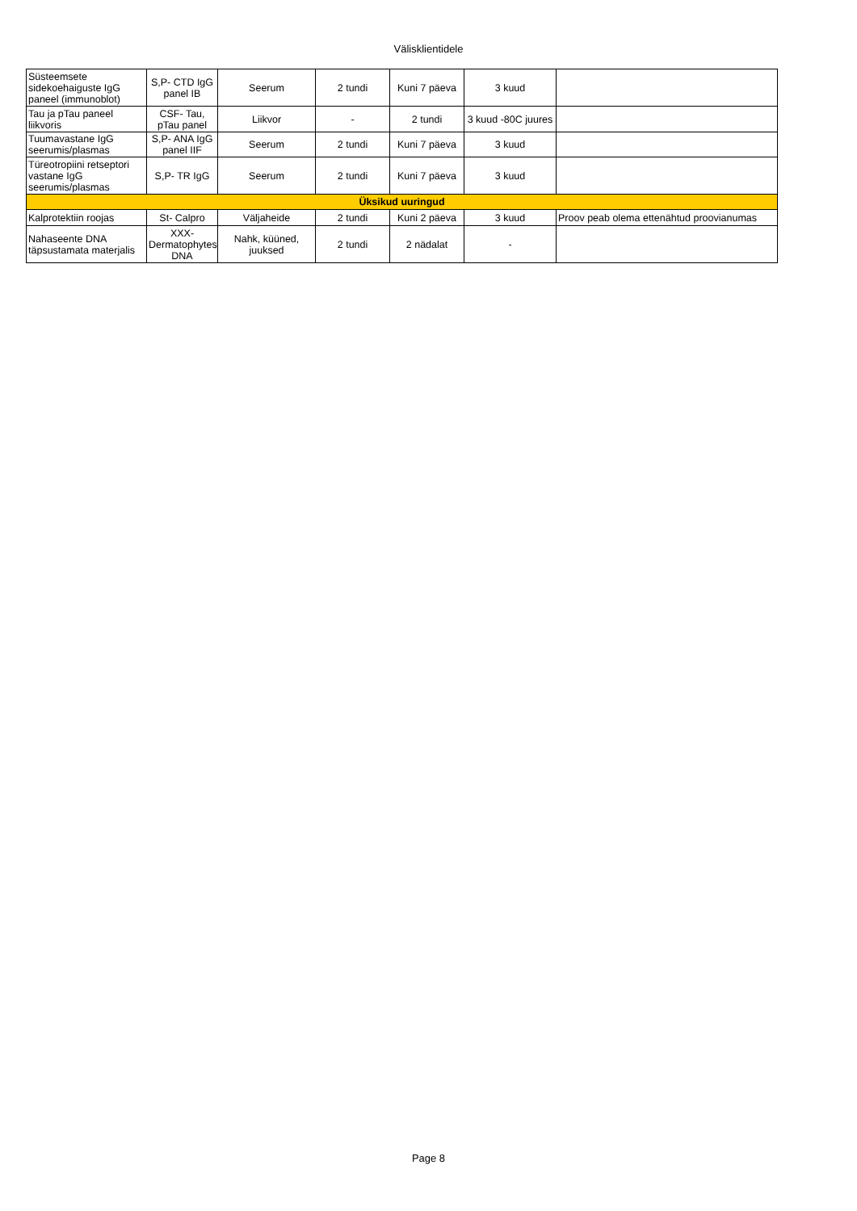Välisklientidele
| Süsteemsete sidekoehaiguste IgG paneel (immunoblot) | S,P- CTD IgG panel IB | Seerum | 2 tundi | Kuni 7 päeva | 3 kuud | |
| Tau ja pTau paneel liikvoris | CSF- Tau, pTau panel | Liikvor | - | 2 tundi | 3 kuud -80C juures | |
| Tuumavastane IgG seerumis/plasmas | S,P- ANA IgG panel IIF | Seerum | 2 tundi | Kuni 7 päeva | 3 kuud | |
| Türeotropiini retseptori vastane IgG seerumis/plasmas | S,P- TR IgG | Seerum | 2 tundi | Kuni 7 päeva | 3 kuud | |
| Üksikud uuringud | | | | | | |
| Kalprotektiin roojas | St- Calpro | Väljaheide | 2 tundi | Kuni 2 päeva | 3 kuud | Proov peab olema ettenähtud proovianumas |
| Nahaseente DNA täpsustamata materjalis | XXX-Dermatophytes DNA | Nahk, küüned, juuksed | 2 tundi | 2 nädalat | - | |
Page 8